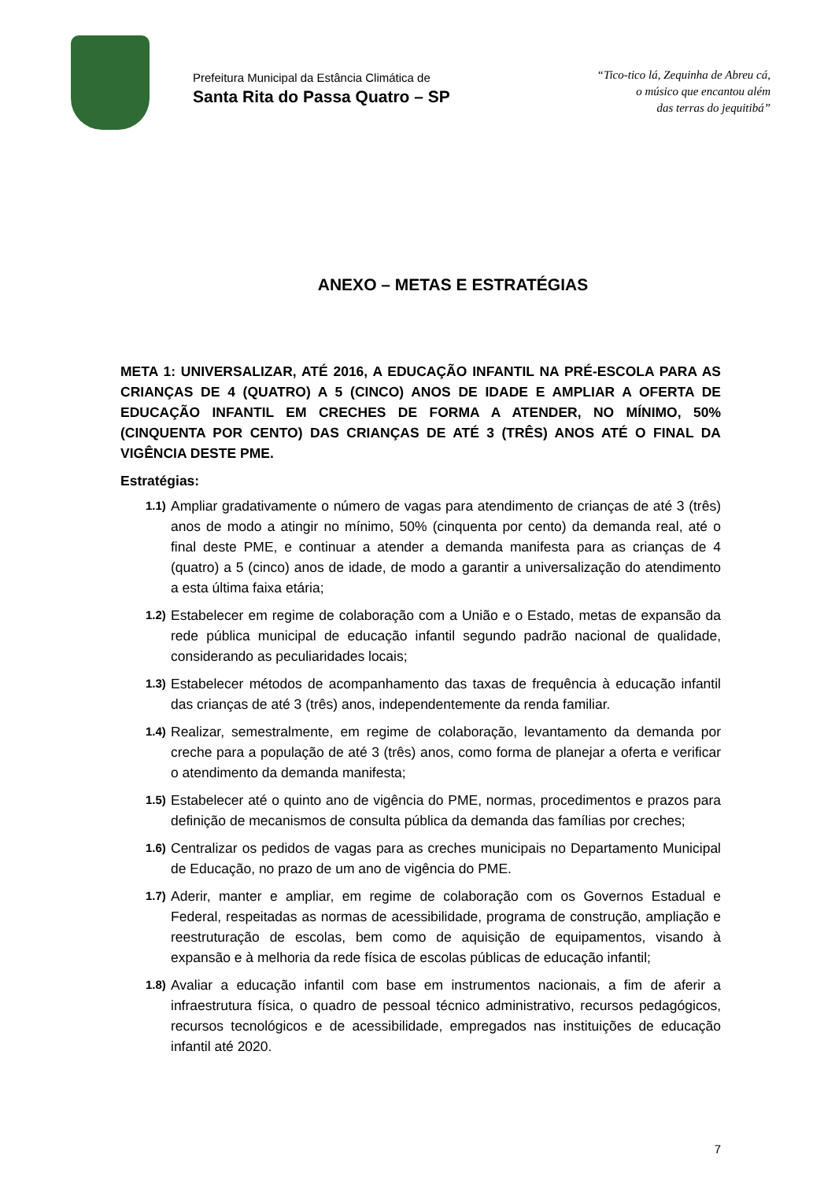Prefeitura Municipal da Estância Climática de
Santa Rita do Passa Quatro – SP
“Tico-tico lá, Zequinha de Abreu cá,
o músico que encantou além
das terras do jequitibá”
ANEXO – METAS E ESTRATÉGIAS
META 1: UNIVERSALIZAR, ATÉ 2016, A EDUCAÇÃO INFANTIL NA PRÉ-ESCOLA PARA AS CRIANÇAS DE 4 (QUATRO) A 5 (CINCO) ANOS DE IDADE E AMPLIAR A OFERTA DE EDUCAÇÃO INFANTIL EM CRECHES DE FORMA A ATENDER, NO MÍNIMO, 50% (CINQUENTA POR CENTO) DAS CRIANÇAS DE ATÉ 3 (TRÊS) ANOS ATÉ O FINAL DA VIGÊNCIA DESTE PME.
Estratégias:
1.1) Ampliar gradativamente o número de vagas para atendimento de crianças de até 3 (três) anos de modo a atingir no mínimo, 50% (cinquenta por cento) da demanda real, até o final deste PME, e continuar a atender a demanda manifesta para as crianças de 4 (quatro) a 5 (cinco) anos de idade, de modo a garantir a universalização do atendimento a esta última faixa etária;
1.2) Estabelecer em regime de colaboração com a União e o Estado, metas de expansão da rede pública municipal de educação infantil segundo padrão nacional de qualidade, considerando as peculiaridades locais;
1.3) Estabelecer métodos de acompanhamento das taxas de frequência à educação infantil das crianças de até 3 (três) anos, independentemente da renda familiar.
1.4) Realizar, semestralmente, em regime de colaboração, levantamento da demanda por creche para a população de até 3 (três) anos, como forma de planejar a oferta e verificar o atendimento da demanda manifesta;
1.5) Estabelecer até o quinto ano de vigência do PME, normas, procedimentos e prazos para definição de mecanismos de consulta pública da demanda das famílias por creches;
1.6) Centralizar os pedidos de vagas para as creches municipais no Departamento Municipal de Educação, no prazo de um ano de vigência do PME.
1.7) Aderir, manter e ampliar, em regime de colaboração com os Governos Estadual e Federal, respeitadas as normas de acessibilidade, programa de construção, ampliação e reestruturação de escolas, bem como de aquisição de equipamentos, visando à expansão e à melhoria da rede física de escolas públicas de educação infantil;
1.8) Avaliar a educação infantil com base em instrumentos nacionais, a fim de aferir a infraestrutura física, o quadro de pessoal técnico administrativo, recursos pedagógicos, recursos tecnológicos e de acessibilidade, empregados nas instituições de educação infantil até 2020.
7